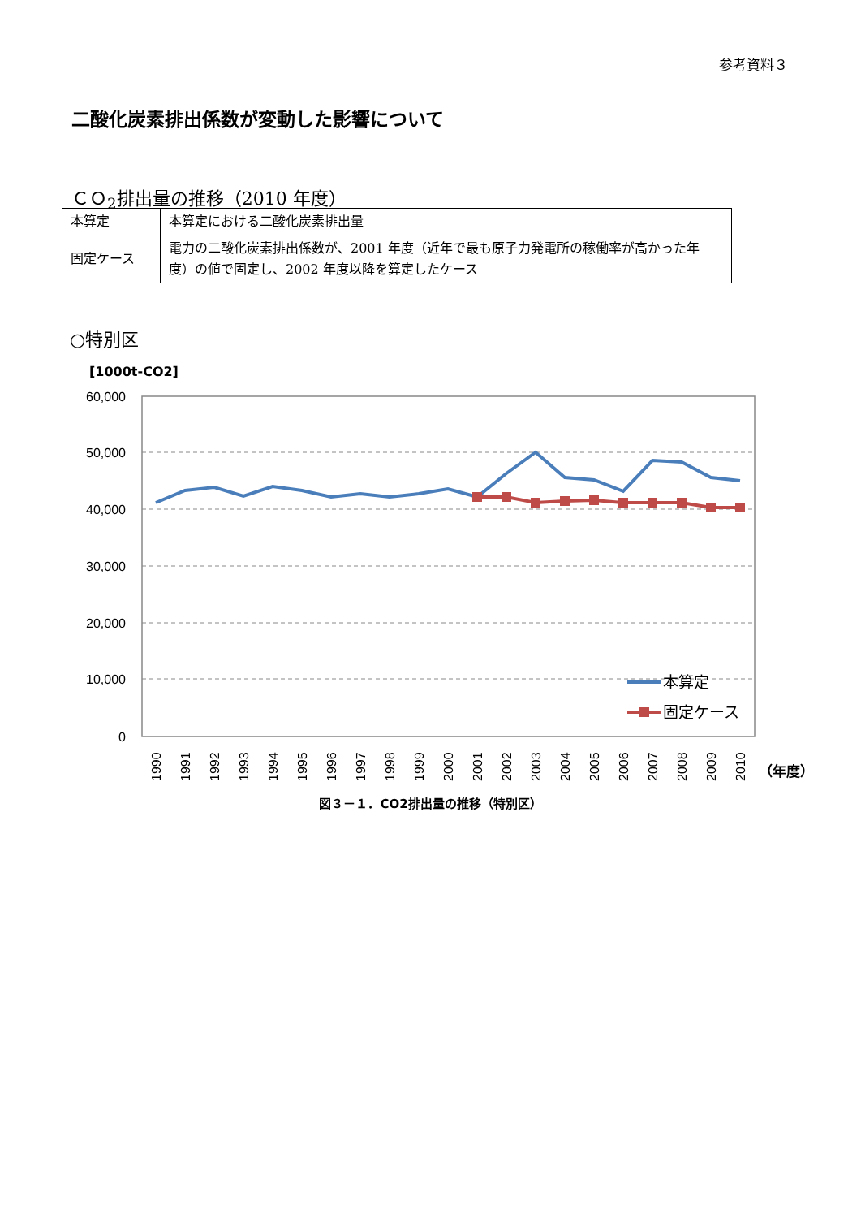参考資料３
二酸化炭素排出係数が変動した影響について
ＣＯ<sub>2</sub>排出量の推移（2010 年度）
| 本算定 | 本算定における二酸化炭素排出量 |
| 固定ケース | 電力の二酸化炭素排出係数が、2001 年度（近年で最も原子力発電所の稼働率が高かった年度）の値で固定し、2002 年度以降を算定したケース |
○特別区
[1000t-CO2]
60,000
50,000
40,000
30,000
20,000
10,000
0
本算定
固定ケース
1990
1991
1992
1993
1994
1995
1996
1997
1998
1999
2000
2001
2002
2003
2004
2005
2006
2007
2008
2009
2010
（年度）
図３－１．CO2排出量の推移（特別区）